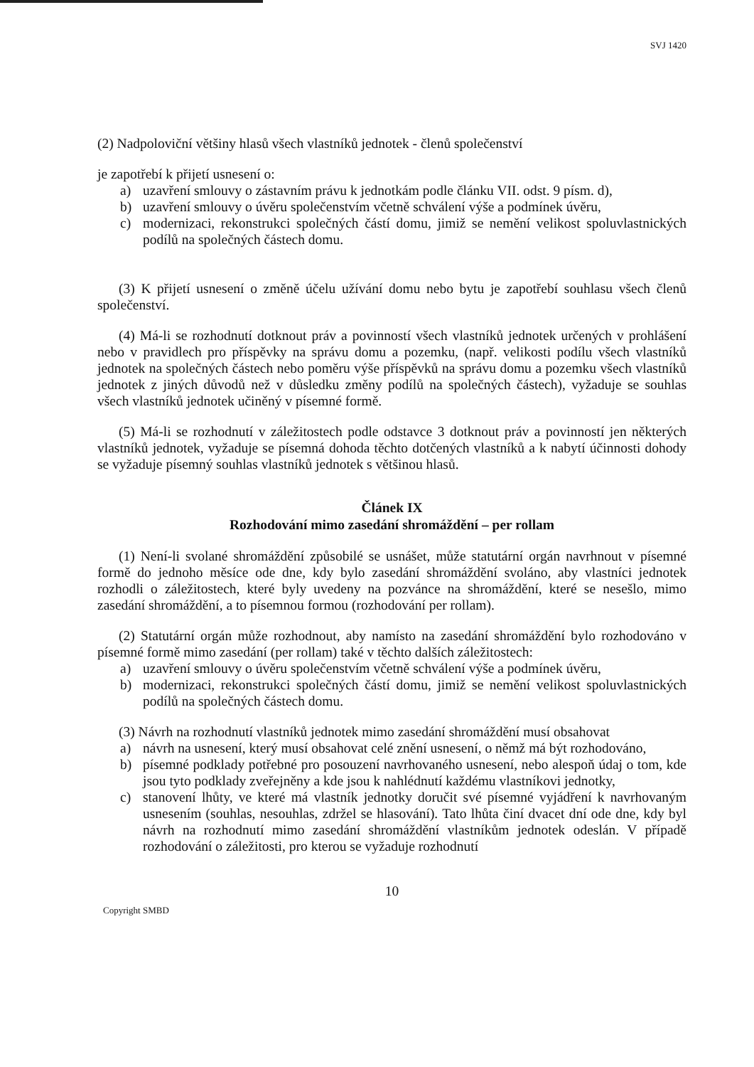SVJ 1420
(2) Nadpoloviční většiny hlasů všech vlastníků jednotek - členů společenství
je zapotřebí k přijetí usnesení o:
a) uzavření smlouvy o zástavním právu k jednotkám podle článku VII. odst. 9 písm. d),
b) uzavření smlouvy o úvěru společenstvím včetně schválení výše a podmínek úvěru,
c) modernizaci, rekonstrukci společných částí domu, jimiž se nemění velikost spoluvlastnických podílů na společných částech domu.
(3) K přijetí usnesení o změně účelu užívání domu nebo bytu je zapotřebí souhlasu všech členů společenství.
(4) Má-li se rozhodnutí dotknout práv a povinností všech vlastníků jednotek určených v prohlášení nebo v pravidlech pro příspěvky na správu domu a pozemku, (např. velikosti podílu všech vlastníků jednotek na společných částech nebo poměru výše příspěvků na správu domu a pozemku všech vlastníků jednotek z jiných důvodů než v důsledku změny podílů na společných částech), vyžaduje se souhlas všech vlastníků jednotek učiněný v písemné formě.
(5) Má-li se rozhodnutí v záležitostech podle odstavce 3 dotknout práv a povinností jen některých vlastníků jednotek, vyžaduje se písemná dohoda těchto dotčených vlastníků a k nabytí účinnosti dohody se vyžaduje písemný souhlas vlastníků jednotek s většinou hlasů.
Článek IX
Rozhodování mimo zasedání shromáždění – per rollam
(1) Není-li svolané shromáždění způsobilé se usnášet, může statutární orgán navrhnout v písemné formě do jednoho měsíce ode dne, kdy bylo zasedání shromáždění svoláno, aby vlastníci jednotek rozhodli o záležitostech, které byly uvedeny na pozvánce na shromáždění, které se nesešlo, mimo zasedání shromáždění, a to písemnou formou (rozhodování per rollam).
(2) Statutární orgán může rozhodnout, aby namísto na zasedání shromáždění bylo rozhodováno v písemné formě mimo zasedání (per rollam) také v těchto dalších záležitostech:
a) uzavření smlouvy o úvěru společenstvím včetně schválení výše a podmínek úvěru,
b) modernizaci, rekonstrukci společných částí domu, jimiž se nemění velikost spoluvlastnických podílů na společných částech domu.
(3) Návrh na rozhodnutí vlastníků jednotek mimo zasedání shromáždění musí obsahovat
a) návrh na usnesení, který musí obsahovat celé znění usnesení, o němž má být rozhodováno,
b) písemné podklady potřebné pro posouzení navrhovaného usnesení, nebo alespoň údaj o tom, kde jsou tyto podklady zveřejněny a kde jsou k nahlédnutí každému vlastníkovi jednotky,
c) stanovení lhůty, ve které má vlastník jednotky doručit své písemné vyjádření k navrhovaným usnesením (souhlas, nesouhlas, zdržel se hlasování). Tato lhůta činí dvacet dní ode dne, kdy byl návrh na rozhodnutí mimo zasedání shromáždění vlastníkům jednotek odeslán. V případě rozhodování o záležitosti, pro kterou se vyžaduje rozhodnutí
10
Copyright SMBD